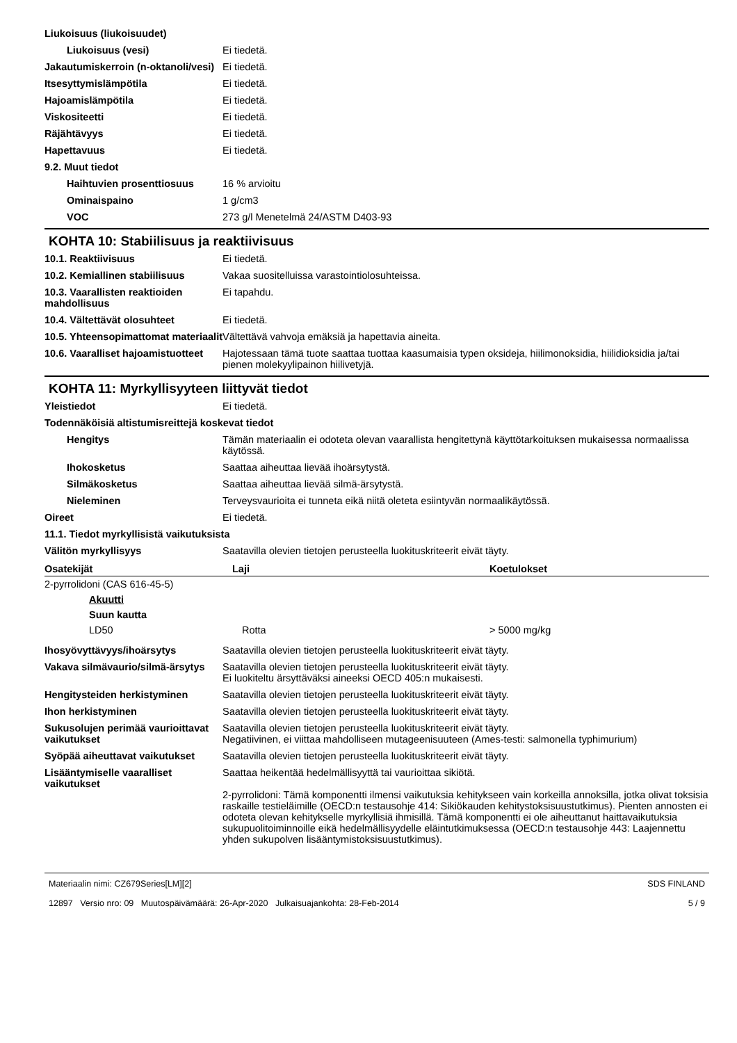Liukoisuus (liukoisuudet)
Liukoisuus (vesi) Ei tiedetä.
Jakautumiskerroin (n-oktanoli/vesi)
Ei tiedetä.
Itsesyttymislämpötila Ei tiedetä.
Hajoamislämpötila Ei tiedetä.
Viskositeetti Ei tiedetä.
Räjähtävyys Ei tiedetä.
Hapettavuus Ei tiedetä.
9.2. Muut tiedot
Haihtuvien prosenttiosuus 16 % arvioitu
Ominaispaino 1 g/cm3
VOC 273 g/l Menetelmä 24/ASTM D403-93
KOHTA 10: Stabiilisuus ja reaktiivisuus
10.1. Reaktiivisuus Ei tiedetä.
10.2. Kemiallinen stabiilisuus
Vakaa suositelluissa varastointiolosuhteissa.
10.3. Vaarallisten reaktioiden mahdollisuus
Ei tapahdu.
10.4. Vältettävät olosuhteet Ei tiedetä.
10.5. Yhteensopimattomat materiaalit
Vältettävä vahvoja emäksiä ja hapettavia aineita.
10.6. Vaaralliset hajoamistuotteet
Hajotessaan tämä tuote saattaa tuottaa kaasumaisia typen oksideja, hiilimonoksidia, hiilidioksidia ja/tai pienen molekyylipainon hiilivetyjä.
KOHTA 11: Myrkyllisyyteen liittyvät tiedot
Yleistiedot Ei tiedetä.
Todennäköisiä altistumisreittejä koskevat tiedot
Hengitys Tämän materiaalin ei odoteta olevan vaarallista hengitettynä käyttötarkoituksen mukaisessa normaalissa käytössä.
Ihokosketus Saattaa aiheuttaa lievää ihoärsytystä.
Silmäkosketus Saattaa aiheuttaa lievää silmä-ärsytystä.
Nieleminen Terveysvaurioita ei tunneta eikä niitä oleteta esiintyvän normaalikäytössä.
Oireet Ei tiedetä.
11.1. Tiedot myrkyllisistä vaikutuksista
Välitön myrkyllisyys Saatavilla olevien tietojen perusteella luokituskriteerit eivät täyty.
| Osatekijät | Laji | Koetulokset |
| --- | --- | --- |
| 2-pyrrolidoni (CAS 616-45-5) | | |
| Akuutti | | |
| Suun kautta | | |
| LD50 | Rotta | > 5000 mg/kg |
Ihosyövyttävyys/ihoärsytys Saatavilla olevien tietojen perusteella luokituskriteerit eivät täyty.
Vakava silmävaurio/silmä-ärsytys
Saatavilla olevien tietojen perusteella luokituskriteerit eivät täyty.
Ei luokiteltu ärsyttäväksi aineeksi OECD 405:n mukaisesti.
Hengitysteiden herkistyminen Saatavilla olevien tietojen perusteella luokituskriteerit eivät täyty.
Ihon herkistyminen Saatavilla olevien tietojen perusteella luokituskriteerit eivät täyty.
Sukusolujen perimää vaurioittavat vaikutukset
Saatavilla olevien tietojen perusteella luokituskriteerit eivät täyty.
Negatiivinen, ei viittaa mahdolliseen mutageenisuuteen (Ames-testi: salmonella typhimurium)
Syöpää aiheuttavat vaikutukset
Saatavilla olevien tietojen perusteella luokituskriteerit eivät täyty.
Lisääntymiselle vaaralliset vaikutukset
Saattaa heikentää hedelmällisyyttä tai vaurioittaa sikiötä.
2-pyrrolidoni: Tämä komponentti ilmensi vaikutuksia kehitykseen vain korkeilla annoksilla, jotka olivat toksisia raskaille testieläimille (OECD:n testausohje 414: Sikiökauden kehitystoksisuustutkimus). Pienten annosten ei odoteta olevan kehitykselle myrkyllisiä ihmisillä. Tämä komponentti ei ole aiheuttanut haittavaikutuksia sukupuolitoiminnoille eikä hedelmällisyydelle eläintutkimuksessa (OECD:n testausohje 443: Laajennettu yhden sukupolven lisääntymistoksisuustutkimus).
Materiaalin nimi: CZ679Series[LM][2]
12897 Versio nro: 09 Muutospäivämäärä: 26-Apr-2020 Julkaisuajankohta: 28-Feb-2014
SDS FINLAND
5 / 9